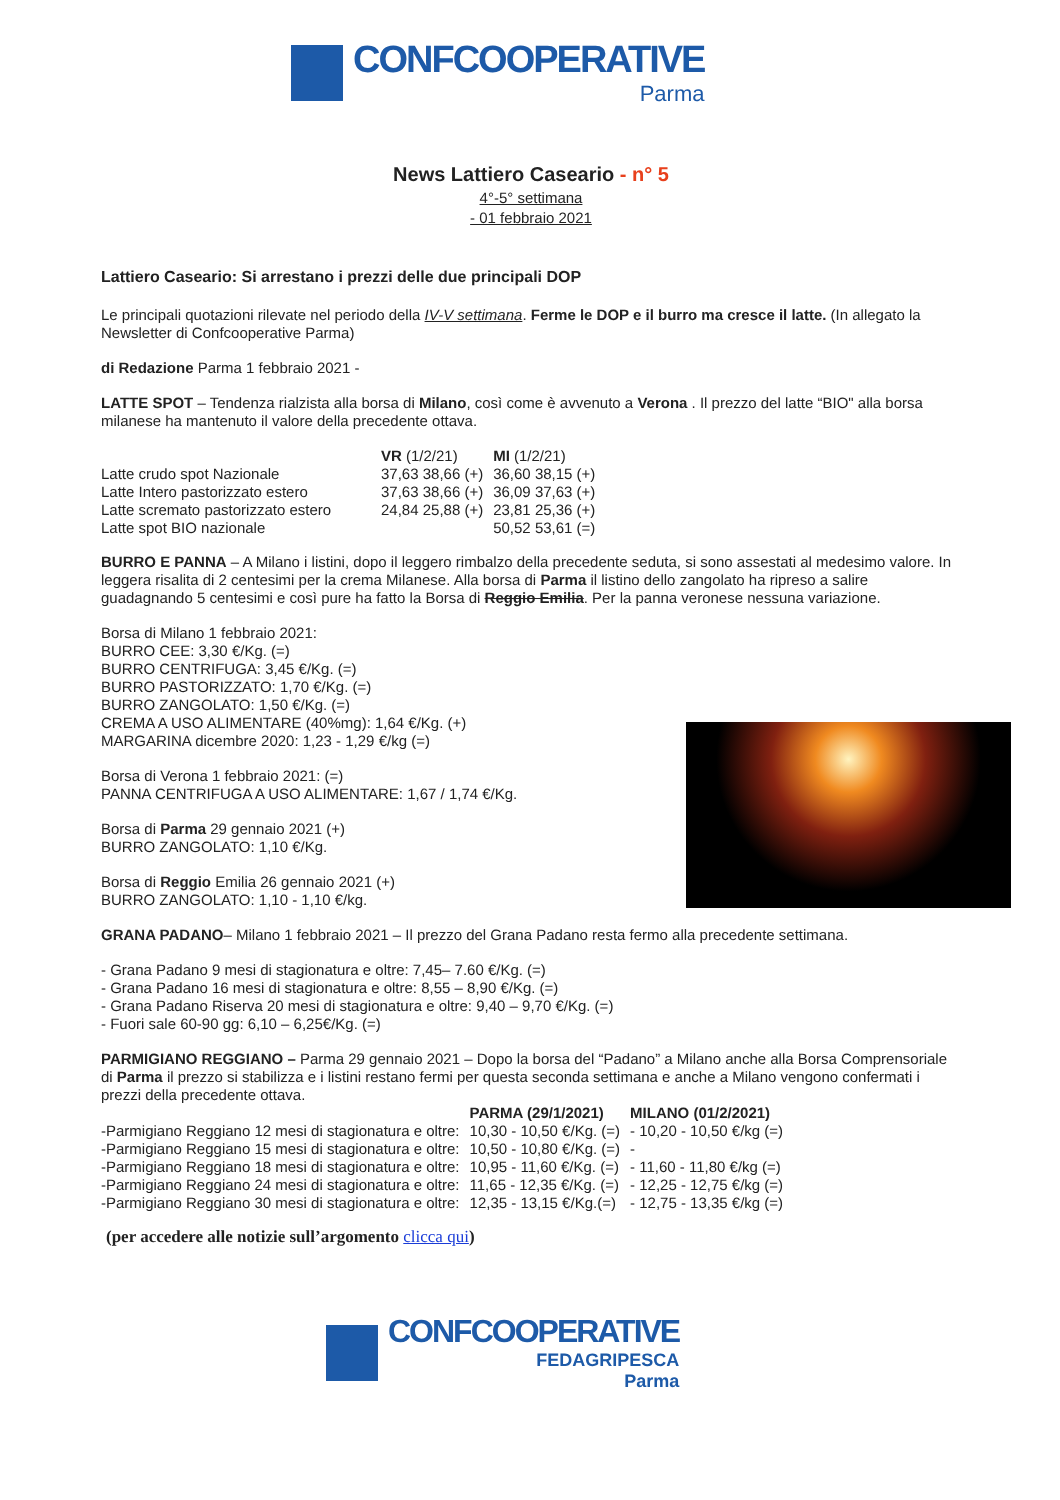CONFCOOPERATIVE
Parma
News Lattiero Caseario - n° 5
4°-5° settimana
- 01 febbraio 2021
Lattiero Caseario: Si arrestano i prezzi delle due principali DOP
Le principali quotazioni rilevate nel periodo della IV-V settimana. Ferme le DOP e il burro ma cresce il latte. (In allegato la Newsletter di Confcooperative Parma)
di Redazione Parma 1 febbraio 2021 -
LATTE SPOT – Tendenza rialzista alla borsa di Milano, così come è avvenuto a Verona . Il prezzo del latte “BIO" alla borsa milanese ha mantenuto il valore della precedente ottava.
| | VR (1/2/21) | MI (1/2/21) |
| --- | --- | --- |
| Latte crudo spot Nazionale | 37,63 38,66 (+) | 36,60 38,15 (+) |
| Latte Intero pastorizzato estero | 37,63 38,66 (+) | 36,09 37,63 (+) |
| Latte scremato pastorizzato estero | 24,84 25,88 (+) | 23,81 25,36 (+) |
| Latte spot BIO nazionale | | 50,52 53,61 (=) |
BURRO E PANNA – A Milano i listini, dopo il leggero rimbalzo della precedente seduta, si sono assestati al medesimo valore. In leggera risalita di 2 centesimi per la crema Milanese. Alla borsa di Parma il listino dello zangolato ha ripreso a salire guadagnando 5 centesimi e così pure ha fatto la Borsa di Reggio Emilia. Per la panna veronese nessuna variazione.
Borsa di Milano 1 febbraio 2021:
BURRO CEE: 3,30 €/Kg. (=)
BURRO CENTRIFUGA: 3,45 €/Kg. (=)
BURRO PASTORIZZATO: 1,70 €/Kg. (=)
BURRO ZANGOLATO: 1,50 €/Kg. (=)
CREMA A USO ALIMENTARE (40%mg): 1,64 €/Kg. (+)
MARGARINA dicembre 2020: 1,23 - 1,29 €/kg (=)
Borsa di Verona 1 febbraio 2021: (=)
PANNA CENTRIFUGA A USO ALIMENTARE: 1,67 / 1,74 €/Kg.
Borsa di Parma 29 gennaio 2021 (+)
BURRO ZANGOLATO: 1,10 €/Kg.
Borsa di Reggio Emilia 26 gennaio 2021 (+)
BURRO ZANGOLATO: 1,10 - 1,10 €/kg.
GRANA PADANO– Milano 1 febbraio 2021 – Il prezzo del Grana Padano resta fermo alla precedente settimana.
- Grana Padano 9 mesi di stagionatura e oltre: 7,45– 7.60 €/Kg. (=)
- Grana Padano 16 mesi di stagionatura e oltre: 8,55 – 8,90 €/Kg. (=)
- Grana Padano Riserva 20 mesi di stagionatura e oltre: 9,40 – 9,70 €/Kg. (=)
- Fuori sale 60-90 gg: 6,10 – 6,25€/Kg. (=)
PARMIGIANO REGGIANO – Parma 29 gennaio 2021 – Dopo la borsa del “Padano” a Milano anche alla Borsa Comprensoriale di Parma il prezzo si stabilizza e i listini restano fermi per questa seconda settimana e anche a Milano vengono confermati i prezzi della precedente ottava.
| | PARMA (29/1/2021) | MILANO (01/2/2021) |
| --- | --- | --- |
| -Parmigiano Reggiano 12 mesi di stagionatura e oltre: | 10,30 - 10,50 €/Kg. (=) | - 10,20 - 10,50 €/kg (=) |
| -Parmigiano Reggiano 15 mesi di stagionatura e oltre: | 10,50 - 10,80 €/Kg. (=) | - |
| -Parmigiano Reggiano 18 mesi di stagionatura e oltre: | 10,95 - 11,60 €/Kg. (=) | - 11,60 - 11,80 €/kg (=) |
| -Parmigiano Reggiano 24 mesi di stagionatura e oltre: | 11,65 - 12,35 €/Kg. (=) | - 12,25 - 12,75 €/kg (=) |
| -Parmigiano Reggiano 30 mesi di stagionatura e oltre: | 12,35 - 13,15 €/Kg.(=) | - 12,75 - 13,35 €/kg (=) |
(per accedere alle notizie sull’argomento clicca qui)
CONFCOOPERATIVE
FEDAGRIPESCA
Parma